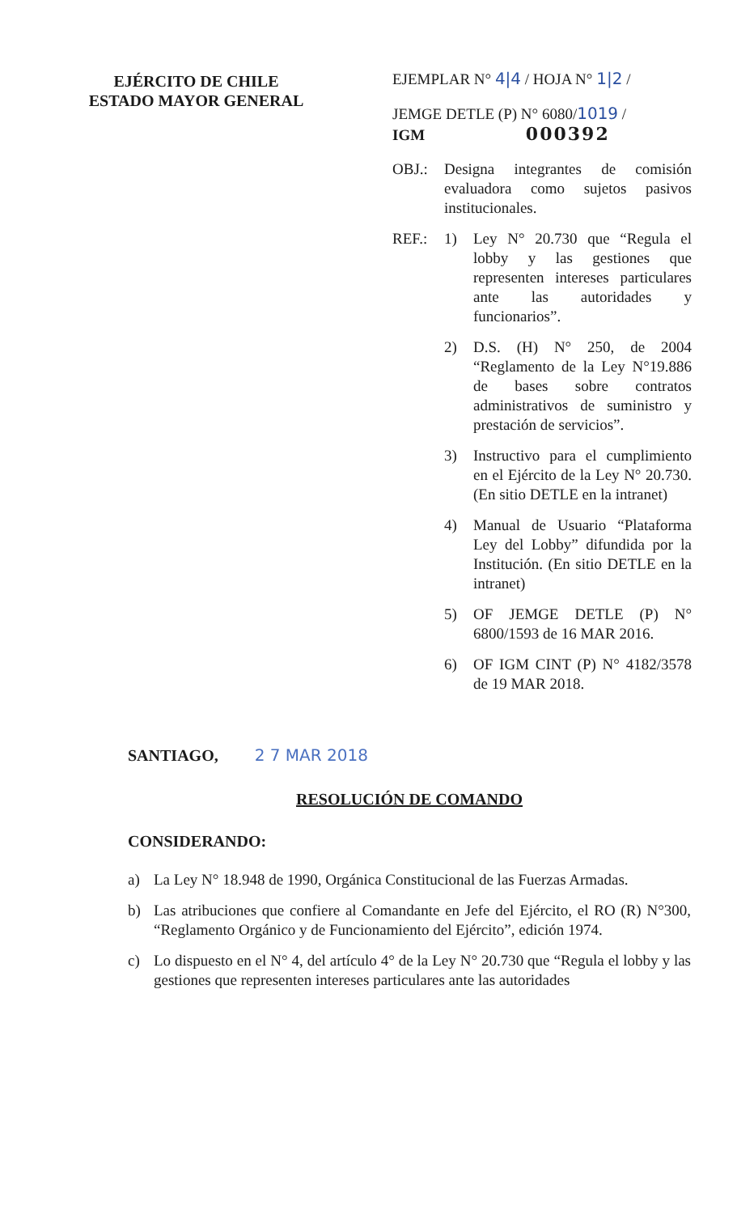EJÉRCITO DE CHILE
ESTADO MAYOR GENERAL
EJEMPLAR N° 4|4 / HOJA N° 1|2 /
JEMGE DETLE (P) N° 6080/1019 /
IGM 000392
OBJ.: Designa integrantes de comisión evaluadora como sujetos pasivos institucionales.
REF.: 1) Ley N° 20.730 que “Regula el lobby y las gestiones que representen intereses particulares ante las autoridades y funcionarios”.
2) D.S. (H) N° 250, de 2004 “Reglamento de la Ley N°19.886 de bases sobre contratos administrativos de suministro y prestación de servicios”.
3) Instructivo para el cumplimiento en el Ejército de la Ley N° 20.730. (En sitio DETLE en la intranet)
4) Manual de Usuario “Plataforma Ley del Lobby” difundida por la Institución. (En sitio DETLE en la intranet)
5) OF JEMGE DETLE (P) N° 6800/1593 de 16 MAR 2016.
6) OF IGM CINT (P) N° 4182/3578 de 19 MAR 2018.
SANTIAGO, 2 7 MAR 2018
RESOLUCIÓN DE COMANDO
CONSIDERANDO:
a) La Ley N° 18.948 de 1990, Orgánica Constitucional de las Fuerzas Armadas.
b) Las atribuciones que confiere al Comandante en Jefe del Ejército, el RO (R) N°300, “Reglamento Orgánico y de Funcionamiento del Ejército”, edición 1974.
c) Lo dispuesto en el N° 4, del artículo 4° de la Ley N° 20.730 que “Regula el lobby y las gestiones que representen intereses particulares ante las autoridades